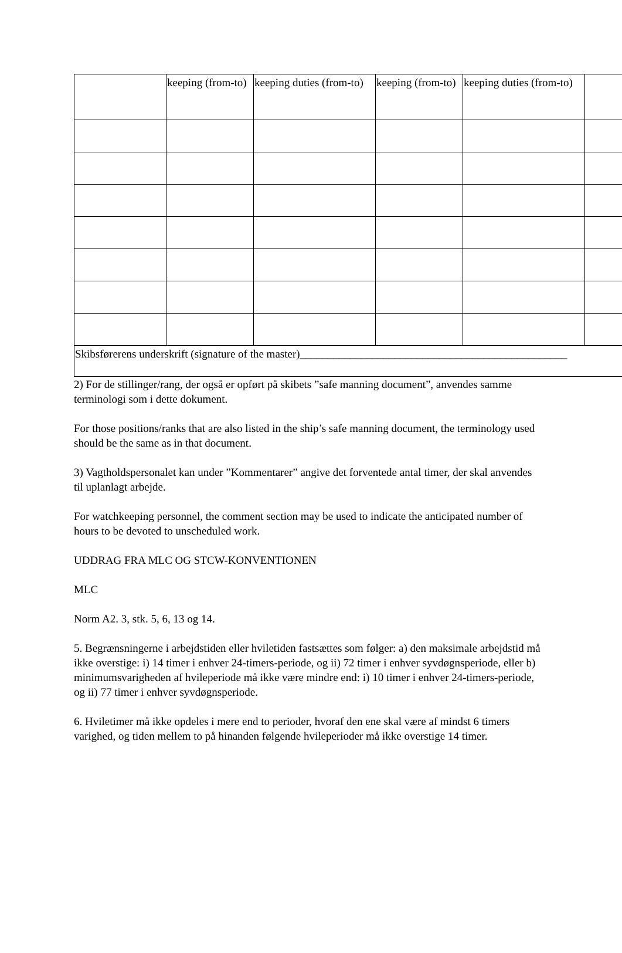| | keeping (from-to) | keeping duties (from-to) | keeping (from-to) | keeping duties (from-to) | |
| Skibsførerens underskrift (signature of the master)________________________________________________ | | | | | |
2) For de stillinger/rang, der også er opført på skibets ”safe manning document”, anvendes samme terminologi som i dette dokument.
For those positions/ranks that are also listed in the ship’s safe manning document, the terminology used should be the same as in that document.
3) Vagtholdspersonalet kan under ”Kommentarer” angive det forventede antal timer, der skal anvendes til uplanlagt arbejde.
For watchkeeping personnel, the comment section may be used to indicate the anticipated number of hours to be devoted to unscheduled work.
UDDRAG FRA MLC OG STCW-KONVENTIONEN
MLC
Norm A2. 3, stk. 5, 6, 13 og 14.
5. Begrænsningerne i arbejdstiden eller hviletiden fastsættes som følger: a) den maksimale arbejdstid må ikke overstige: i) 14 timer i enhver 24-timers-periode, og ii) 72 timer i enhver syvdøgnsperiode, eller b) minimumsvarigheden af hvileperiode må ikke være mindre end: i) 10 timer i enhver 24-timers-periode, og ii) 77 timer i enhver syvdøgnsperiode.
6. Hviletimer må ikke opdeles i mere end to perioder, hvoraf den ene skal være af mindst 6 timers varighed, og tiden mellem to på hinanden følgende hvileperioder må ikke overstige 14 timer.